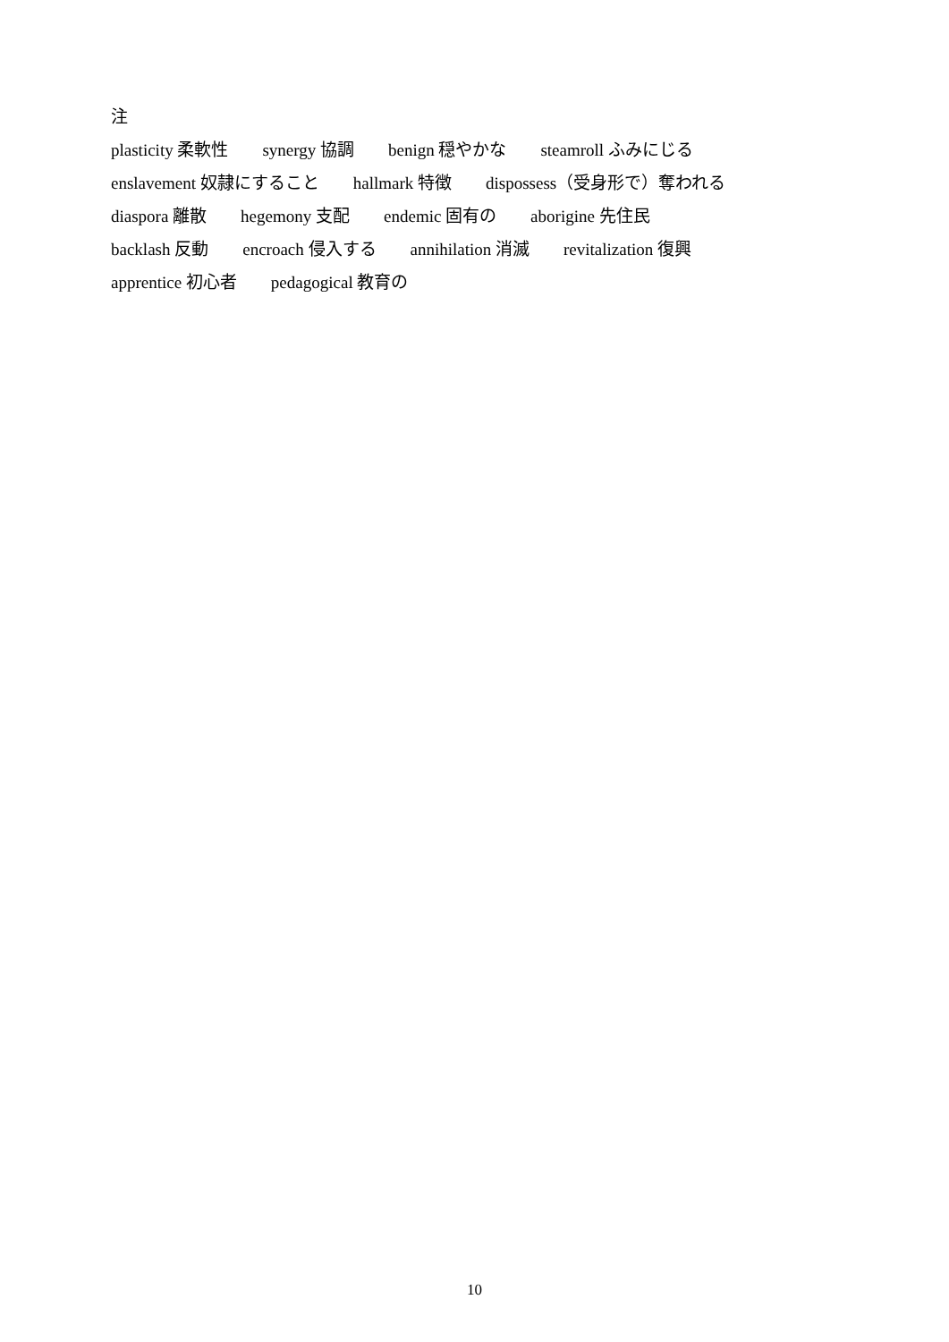注
plasticity 柔軟性　　synergy 協調　　benign 穏やかな　　steamroll ふみにじる
enslavement 奴隷にすること　　hallmark 特徴　　dispossess（受身形で）奪われる
diaspora 離散　　hegemony 支配　　endemic 固有の　　aborigine 先住民
backlash 反動　　encroach 侵入する　　annihilation 消滅　　revitalization 復興
apprentice 初心者　　pedagogical 教育の
10